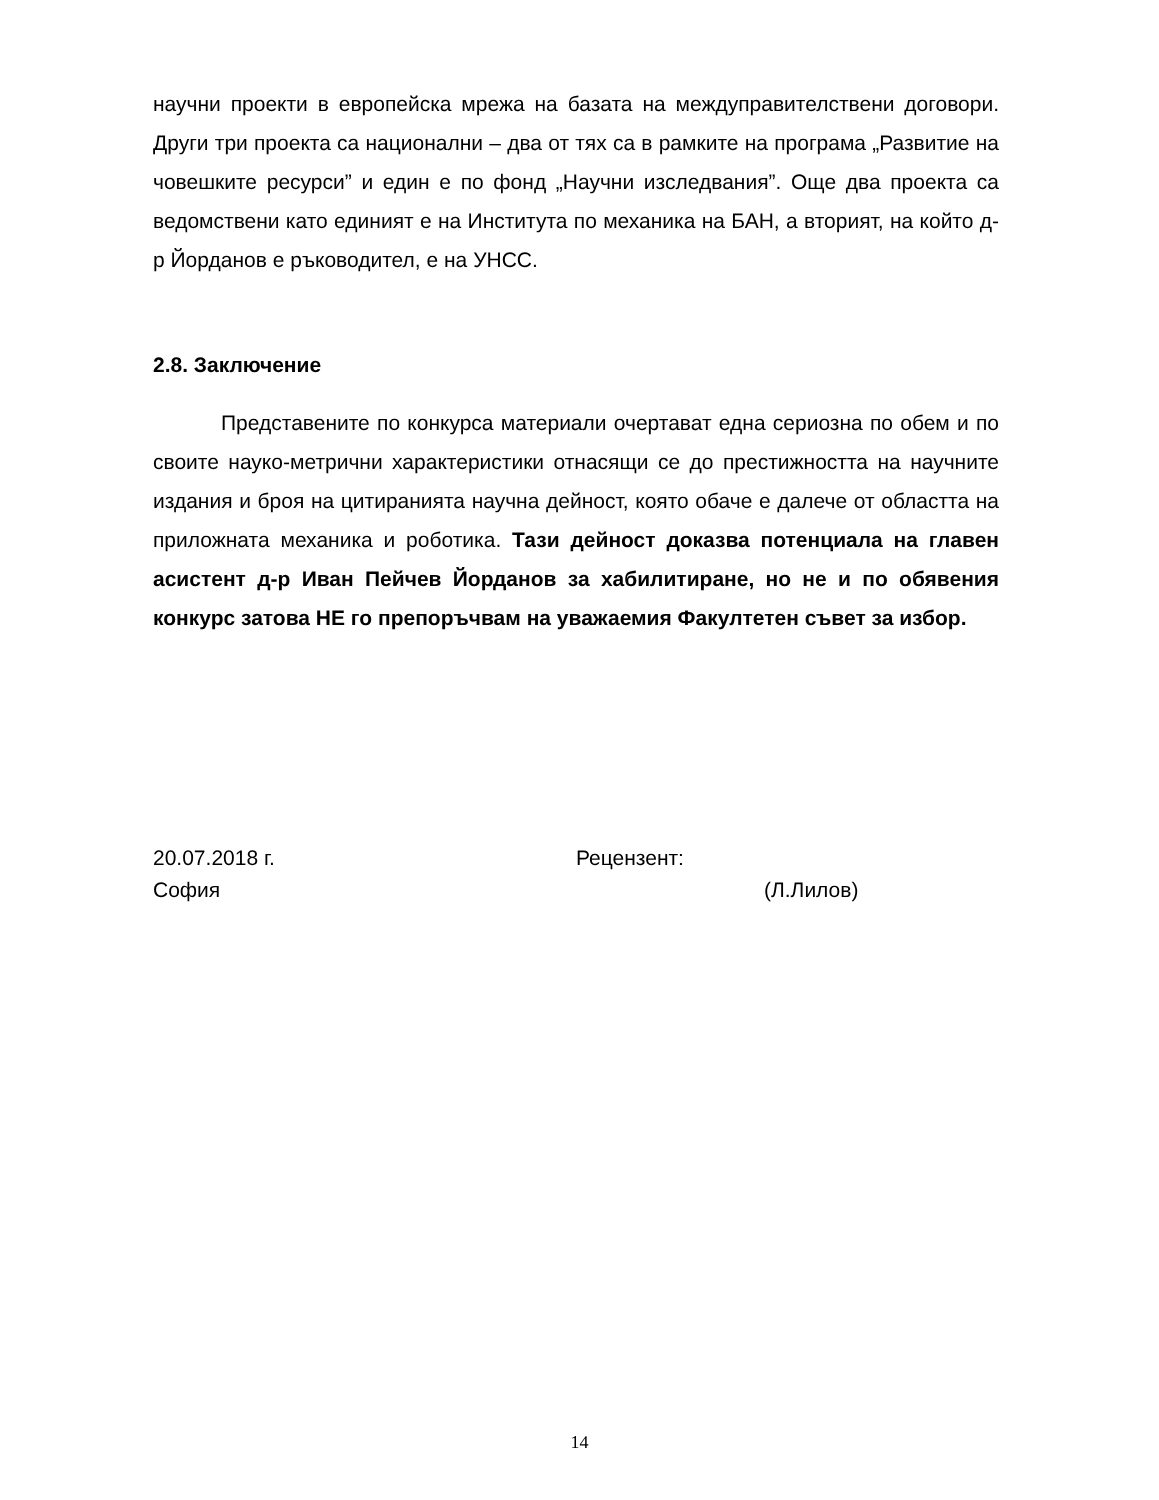научни проекти в европейска мрежа на базата на междуправителствени договори. Други три проекта са национални – два от тях са в рамките на програма „Развитие на човешките ресурси” и един е по фонд „Научни изследвания”. Още два проекта са ведомствени като единият е на Института по механика на БАН, а вторият, на който д-р Йорданов е ръководител, е на УНСС.
2.8. Заключение
Представените по конкурса материали очертават една сериозна по обем и по своите науко-метрични характеристики отнасящи се до престижността на научните издания и броя на цитиранията научна дейност, която обаче е далече от областта на приложната механика и роботика. Тази дейност доказва потенциала на главен асистент д-р Иван Пейчев Йорданов за хабилитиране, но не и по обявения конкурс затова НЕ го препоръчвам на уважаемия Факултетен съвет за избор.
20.07.2018 г.
София
Рецензент:
(Л.Лилов)
14